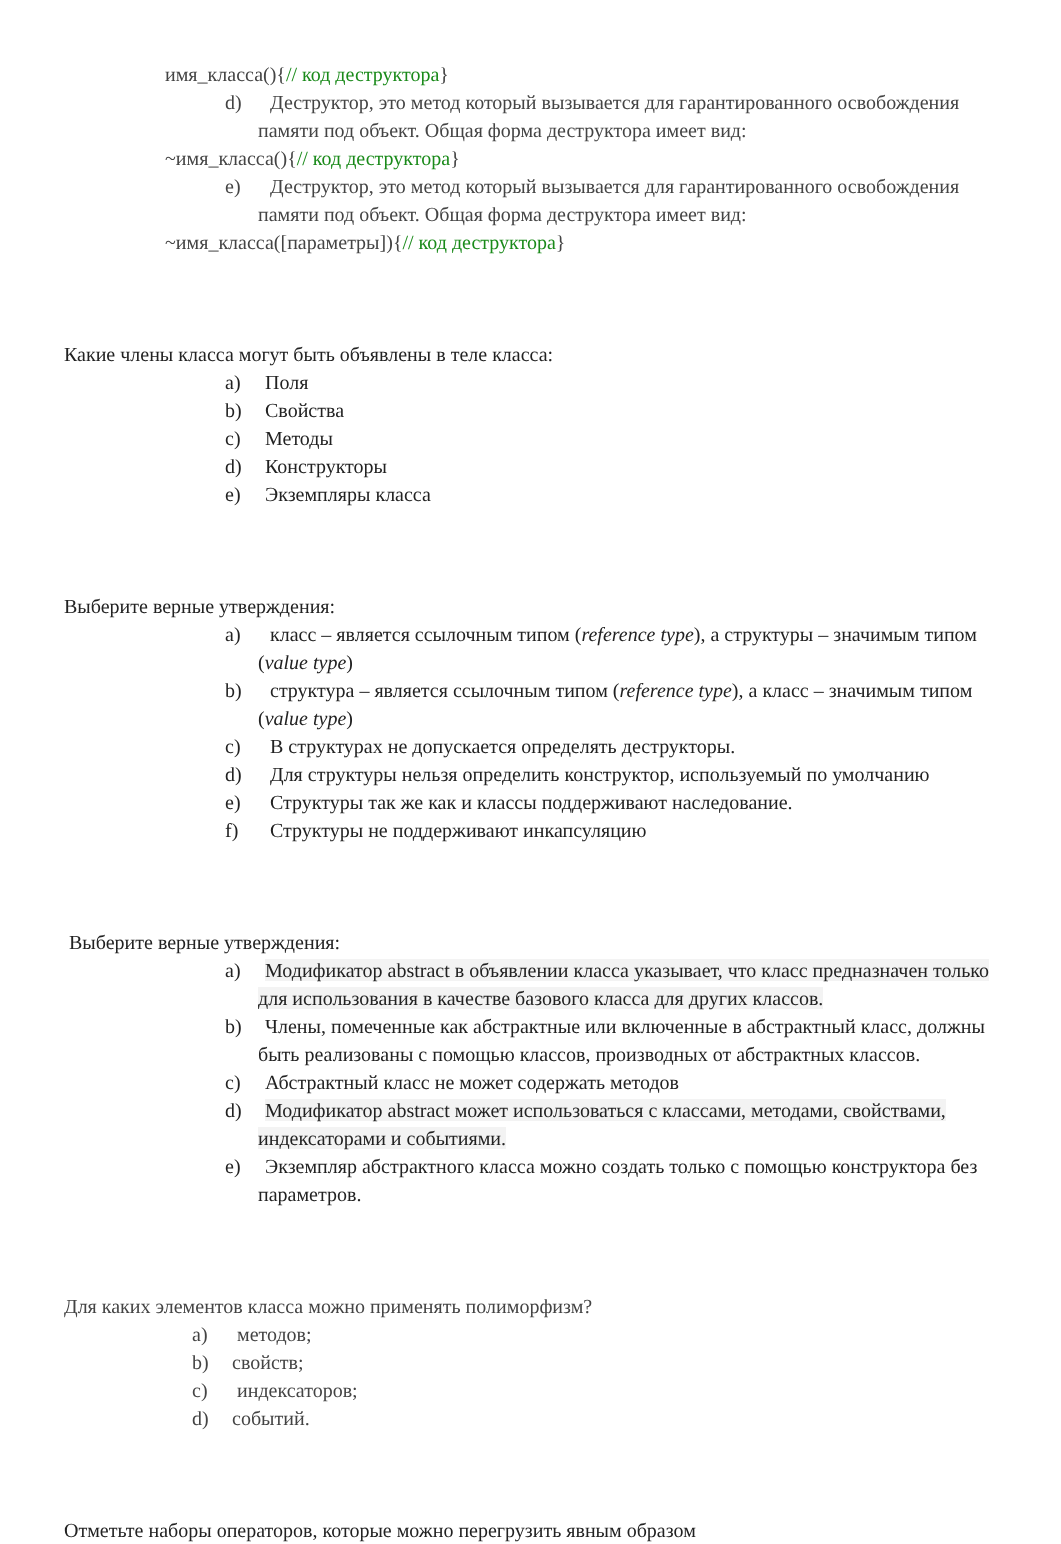имя_класса(){// код деструктора}
d) Деструктор, это метод который вызывается для гарантированного освобождения памяти под объект. Общая форма деструктора имеет вид:
~имя_класса(){// код деструктора}
e) Деструктор, это метод который вызывается для гарантированного освобождения памяти под объект. Общая форма деструктора имеет вид:
~имя_класса([параметры]){// код деструктора}
Какие члены класса могут быть объявлены в теле класса:
a) Поля
b) Свойства
c) Методы
d) Конструкторы
e) Экземпляры класса
Выберите верные утверждения:
a) класс – является ссылочным типом (reference type), а структуры – значимым типом (value type)
b) структура – является ссылочным типом (reference type), а класс – значимым типом (value type)
c) В структурах не допускается определять деструкторы.
d) Для структуры нельзя определить конструктор, используемый по умолчанию
e) Структуры так же как и классы поддерживают наследование.
f) Структуры не поддерживают инкапсуляцию
Выберите верные утверждения:
a) Модификатор abstract в объявлении класса указывает, что класс предназначен только для использования в качестве базового класса для других классов.
b) Члены, помеченные как абстрактные или включенные в абстрактный класс, должны быть реализованы с помощью классов, производных от абстрактных классов.
c) Абстрактный класс не может содержать методов
d) Модификатор abstract может использоваться с классами, методами, свойствами, индексаторами и событиями.
e) Экземпляр абстрактного класса можно создать только с помощью конструктора без параметров.
Для каких элементов класса можно применять полиморфизм?
a) методов;
b) свойств;
c) индексаторов;
d) событий.
Отметьте наборы операторов, которые можно перегрузить явным образом